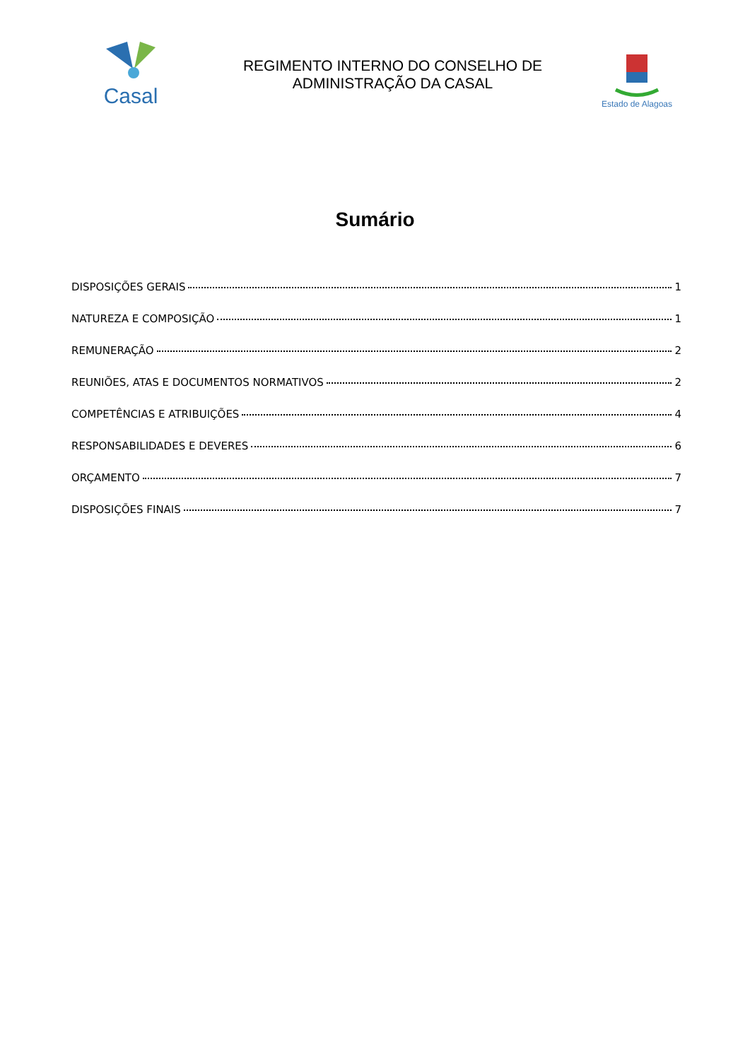Casal
REGIMENTO INTERNO DO CONSELHO DE
ADMINISTRAÇÃO DA CASAL
Estado de Alagoas
Sumário
DISPOSIÇÕES GERAIS 1
NATUREZA E COMPOSIÇÃO 1
REMUNERAÇÃO 2
REUNIÕES, ATAS E DOCUMENTOS NORMATIVOS 2
COMPETÊNCIAS E ATRIBUIÇÕES 4
RESPONSABILIDADES E DEVERES 6
ORÇAMENTO 7
DISPOSIÇÕES FINAIS 7